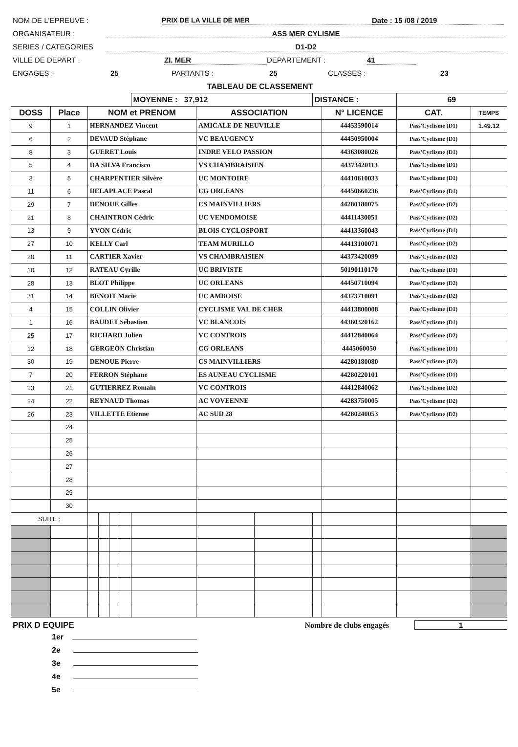NOM DE L'EPREUVE : PRIX DE LA VILLE DE MER Date : 15 /08 / 2019
ORGANISATEUR : ASS MER CYLISME
SERIES / CATEGORIES D1-D2
VILLE DE DEPART : ZI. MER DEPARTEMENT : 41
ENGAGES : 25 PARTANTS : 25 CLASSES : 23
TABLEAU DE CLASSEMENT
| | | | | | | MOYENNE : 37,912 | | | DISTANCE : | | 69 | |
| DOSS | Place | NOM et PRENOM | | | | | ASSOCIATION | | | N° LICENCE | CAT. | TEMPS |
| 9 | 1 | HERNANDEZ Vincent | | | | | AMICALE DE NEUVILLE | | | 44453590014 | Pass'Cyclisme (D1) | 1.49.12 |
| 6 | 2 | DEVAUD Stéphane | | | | | VC BEAUGENCY | | | 44450950004 | Pass'Cyclisme (D1) | |
| 8 | 3 | GUERET Louis | | | | | INDRE VELO PASSION | | | 44363080026 | Pass'Cyclisme (D1) | |
| 5 | 4 | DA SILVA Francisco | | | | | VS CHAMBRAISIEN | | | 44373420113 | Pass'Cyclisme (D1) | |
| 3 | 5 | CHARPENTIER Silvère | | | | | UC MONTOIRE | | | 44410610033 | Pass'Cyclisme (D1) | |
| 11 | 6 | DELAPLACE Pascal | | | | | CG ORLEANS | | | 44450660236 | Pass'Cyclisme (D1) | |
| 29 | 7 | DENOUE Gilles | | | | | CS MAINVILLIERS | | | 44280180075 | Pass'Cyclisme (D2) | |
| 21 | 8 | CHAINTRON Cédric | | | | | UC VENDOMOISE | | | 44411430051 | Pass'Cyclisme (D2) | |
| 13 | 9 | YVON Cédric | | | | | BLOIS CYCLOSPORT | | | 44413360043 | Pass'Cyclisme (D1) | |
| 27 | 10 | KELLY Carl | | | | | TEAM MURILLO | | | 44413100071 | Pass'Cyclisme (D2) | |
| 20 | 11 | CARTIER Xavier | | | | | VS CHAMBRAISIEN | | | 44373420099 | Pass'Cyclisme (D2) | |
| 10 | 12 | RATEAU Cyrille | | | | | UC BRIVISTE | | | 50190110170 | Pass'Cyclisme (D1) | |
| 28 | 13 | BLOT Philippe | | | | | UC ORLEANS | | | 44450710094 | Pass'Cyclisme (D2) | |
| 31 | 14 | BENOIT Macie | | | | | UC AMBOISE | | | 44373710091 | Pass'Cyclisme (D2) | |
| 4 | 15 | COLLIN Olivier | | | | | CYCLISME VAL DE CHER | | | 44413800008 | Pass'Cyclisme (D1) | |
| 1 | 16 | BAUDET Sébastien | | | | | VC BLANCOIS | | | 44360320162 | Pass'Cyclisme (D1) | |
| 25 | 17 | RICHARD Julien | | | | | VC CONTROIS | | | 44412840064 | Pass'Cyclisme (D2) | |
| 12 | 18 | GERGEON Christian | | | | | CG ORLEANS | | | 4445060050 | Pass'Cyclisme (D1) | |
| 30 | 19 | DENOUE Pierre | | | | | CS MAINVILLIERS | | | 44280180080 | Pass'Cyclisme (D2) | |
| 7 | 20 | FERRON Stéphane | | | | | ES AUNEAU CYCLISME | | | 44280220101 | Pass'Cyclisme (D1) | |
| 23 | 21 | GUTIERREZ Romain | | | | | VC CONTROIS | | | 44412840062 | Pass'Cyclisme (D2) | |
| 24 | 22 | REYNAUD Thomas | | | | | AC VOVEENNE | | | 44283750005 | Pass'Cyclisme (D2) | |
| 26 | 23 | VILLETTE Etienne | | | | | AC SUD 28 | | | 44280240053 | Pass'Cyclisme (D2) | |
| | 24 | | | | | | | | | | | |
| | 25 | | | | | | | | | | | |
| | 26 | | | | | | | | | | | |
| | 27 | | | | | | | | | | | |
| | 28 | | | | | | | | | | | |
| | 29 | | | | | | | | | | | |
| | 30 | | | | | | | | | | | |
| SUITE : | | | | | | | | | | | | |
PRIX D EQUIPE Nombre de clubs engagés 1
1er
2e
3e
4e
5e